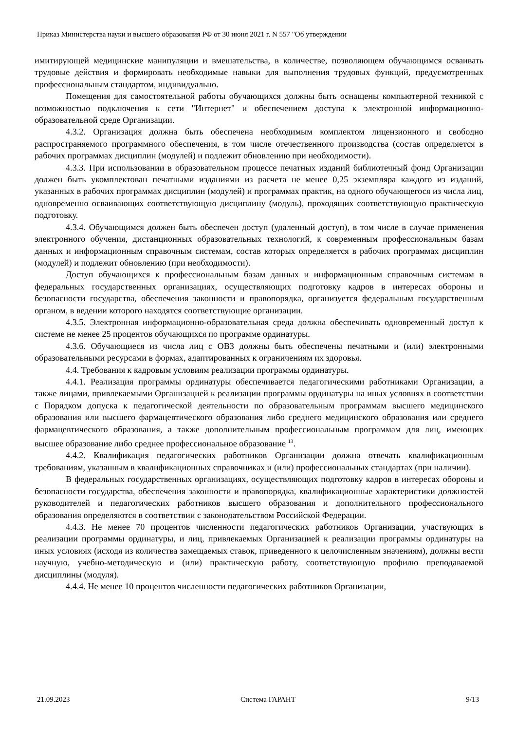Приказ Министерства науки и высшего образования РФ от 30 июня 2021 г. N 557 "Об утверждении
имитирующей медицинские манипуляции и вмешательства, в количестве, позволяющем обучающимся осваивать трудовые действия и формировать необходимые навыки для выполнения трудовых функций, предусмотренных профессиональным стандартом, индивидуально.
Помещения для самостоятельной работы обучающихся должны быть оснащены компьютерной техникой с возможностью подключения к сети "Интернет" и обеспечением доступа к электронной информационно-образовательной среде Организации.
4.3.2. Организация должна быть обеспечена необходимым комплектом лицензионного и свободно распространяемого программного обеспечения, в том числе отечественного производства (состав определяется в рабочих программах дисциплин (модулей) и подлежит обновлению при необходимости).
4.3.3. При использовании в образовательном процессе печатных изданий библиотечный фонд Организации должен быть укомплектован печатными изданиями из расчета не менее 0,25 экземпляра каждого из изданий, указанных в рабочих программах дисциплин (модулей) и программах практик, на одного обучающегося из числа лиц, одновременно осваивающих соответствующую дисциплину (модуль), проходящих соответствующую практическую подготовку.
4.3.4. Обучающимся должен быть обеспечен доступ (удаленный доступ), в том числе в случае применения электронного обучения, дистанционных образовательных технологий, к современным профессиональным базам данных и информационным справочным системам, состав которых определяется в рабочих программах дисциплин (модулей) и подлежит обновлению (при необходимости).
Доступ обучающихся к профессиональным базам данных и информационным справочным системам в федеральных государственных организациях, осуществляющих подготовку кадров в интересах обороны и безопасности государства, обеспечения законности и правопорядка, организуется федеральным государственным органом, в ведении которого находятся соответствующие организации.
4.3.5. Электронная информационно-образовательная среда должна обеспечивать одновременный доступ к системе не менее 25 процентов обучающихся по программе ординатуры.
4.3.6. Обучающиеся из числа лиц с ОВЗ должны быть обеспечены печатными и (или) электронными образовательными ресурсами в формах, адаптированных к ограничениям их здоровья.
4.4. Требования к кадровым условиям реализации программы ординатуры.
4.4.1. Реализация программы ординатуры обеспечивается педагогическими работниками Организации, а также лицами, привлекаемыми Организацией к реализации программы ординатуры на иных условиях в соответствии с Порядком допуска к педагогической деятельности по образовательным программам высшего медицинского образования или высшего фармацевтического образования либо среднего медицинского образования или среднего фармацевтического образования, а также дополнительным профессиональным программам для лиц, имеющих высшее образование либо среднее профессиональное образование <sup>13</sup>.
4.4.2. Квалификация педагогических работников Организации должна отвечать квалификационным требованиям, указанным в квалификационных справочниках и (или) профессиональных стандартах (при наличии).
В федеральных государственных организациях, осуществляющих подготовку кадров в интересах обороны и безопасности государства, обеспечения законности и правопорядка, квалификационные характеристики должностей руководителей и педагогических работников высшего образования и дополнительного профессионального образования определяются в соответствии с законодательством Российской Федерации.
4.4.3. Не менее 70 процентов численности педагогических работников Организации, участвующих в реализации программы ординатуры, и лиц, привлекаемых Организацией к реализации программы ординатуры на иных условиях (исходя из количества замещаемых ставок, приведенного к целочисленным значениям), должны вести научную, учебно-методическую и (или) практическую работу, соответствующую профилю преподаваемой дисциплины (модуля).
4.4.4. Не менее 10 процентов численности педагогических работников Организации,
21.09.2023 Система ГАРАНТ 9/13